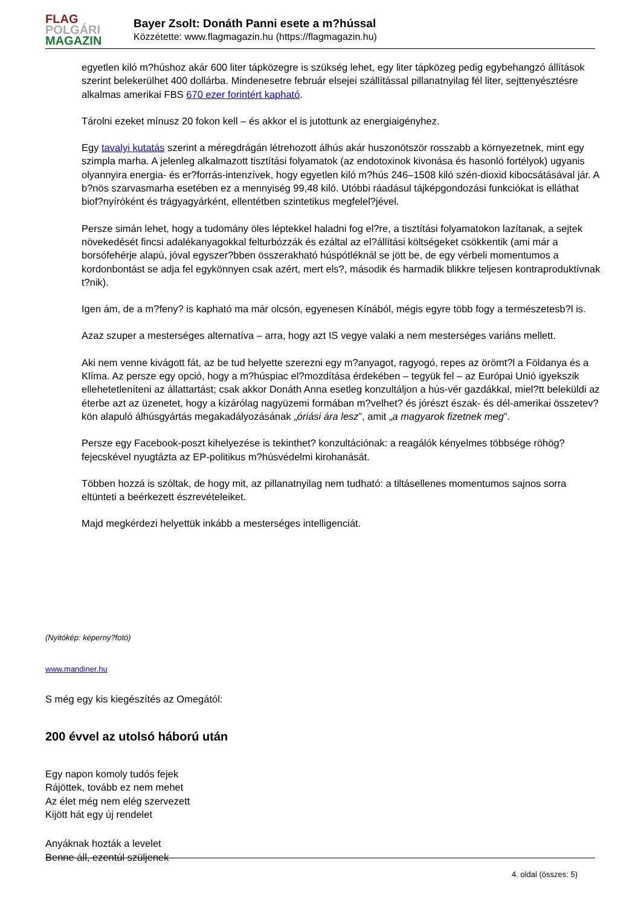FLAG
POLGÁRI
MAGAZIN
Bayer Zsolt: Donáth Panni esete a m?hússal
Közzétette: www.flagmagazin.hu (https://flagmagazin.hu)
egyetlen kiló m?húshoz akár 600 liter tápközegre is szükség lehet, egy liter tápközeg pedig egybehangzó állítások szerint belekerülhet 400 dollárba. Mindenesetre február elsejei szállítással pillanatnyilag fél liter, sejttenyésztésre alkalmas amerikai FBS 670 ezer forintért kapható.
Tárolni ezeket mínusz 20 fokon kell – és akkor el is jutottunk az energiaigényhez.
Egy tavalyi kutatás szerint a méregdrágán létrehozott álhús akár huszonötször rosszabb a környezetnek, mint egy szimpla marha. A jelenleg alkalmazott tisztítási folyamatok (az endotoxinok kivonása és hasonló fortélyok) ugyanis olyannyira energia- és er?forrás-intenzívek, hogy egyetlen kiló m?hús 246–1508 kiló szén-dioxid kibocsátásával jár. A b?nös szarvasmarha esetében ez a mennyiség 99,48 kiló. Utóbbi ráadásul tájképgondozási funkciókat is elláthat biof?nyíróként és trágyagyárként, ellentétben szintetikus megfelel?jével.
Persze simán lehet, hogy a tudomány öles léptekkel haladni fog el?re, a tisztítási folyamatokon lazítanak, a sejtek növekedését fincsi adalékanyagokkal felturbózzák és ezáltal az el?állítási költségeket csökkentik (ami már a borsófehérje alapú, jóval egyszer?bben összerakható húspótléknál se jött be, de egy vérbeli momentumos a kordonbontást se adja fel egykönnyen csak azért, mert els?, második és harmadik blikkre teljesen kontraproduktívnak t?nik).
Igen ám, de a m?feny? is kapható ma már olcsón, egyenesen Kínából, mégis egyre több fogy a természetesb?l is.
Azaz szuper a mesterséges alternatíva – arra, hogy azt IS vegye valaki a nem mesterséges variáns mellett.
Aki nem venne kivágott fát, az be tud helyette szerezni egy m?anyagot, ragyogó, repes az örömt?l a Földanya és a Klíma. Az persze egy opció, hogy a m?húspiac el?mozdítása érdekében – tegyük fel – az Európai Unió igyekszik ellehetetleníteni az állattartást; csak akkor Donáth Anna esetleg konzultáljon a hús-vér gazdákkal, miel?tt beleküldi az éterbe azt az üzenetet, hogy a kizárólag nagyüzemi formában m?velhet? és jórészt észak- és dél-amerikai összetev?kön alapuló álhúsgyártás megakadályozásának „óriási ára lesz”, amit „a magyarok fizetnek meg”.
Persze egy Facebook-poszt kihelyezése is tekinthet? konzultációnak: a reagálók kényelmes többsége röhög? fejecskével nyugtázta az EP-politikus m?húsvédelmi kirohanását.
Többen hozzá is szóltak, de hogy mit, az pillanatnyilag nem tudható: a tiltásellenes momentumos sajnos sorra eltünteti a beérkezett észrevételeiket.
Majd megkérdezi helyettük inkább a mesterséges intelligenciát.
(Nyitókép: képerny?fotó)
www.mandiner.hu
S még egy kis kiegészítés az Omegától:
200 évvel az utolsó háború után
Egy napon komoly tudós fejek
Rájöttek, tovább ez nem mehet
Az élet még nem elég szervezett
Kijött hát egy új rendelet
Anyáknak hozták a levelet
Benne áll, ezentúl szüljenek
4. oldal (összes: 5)